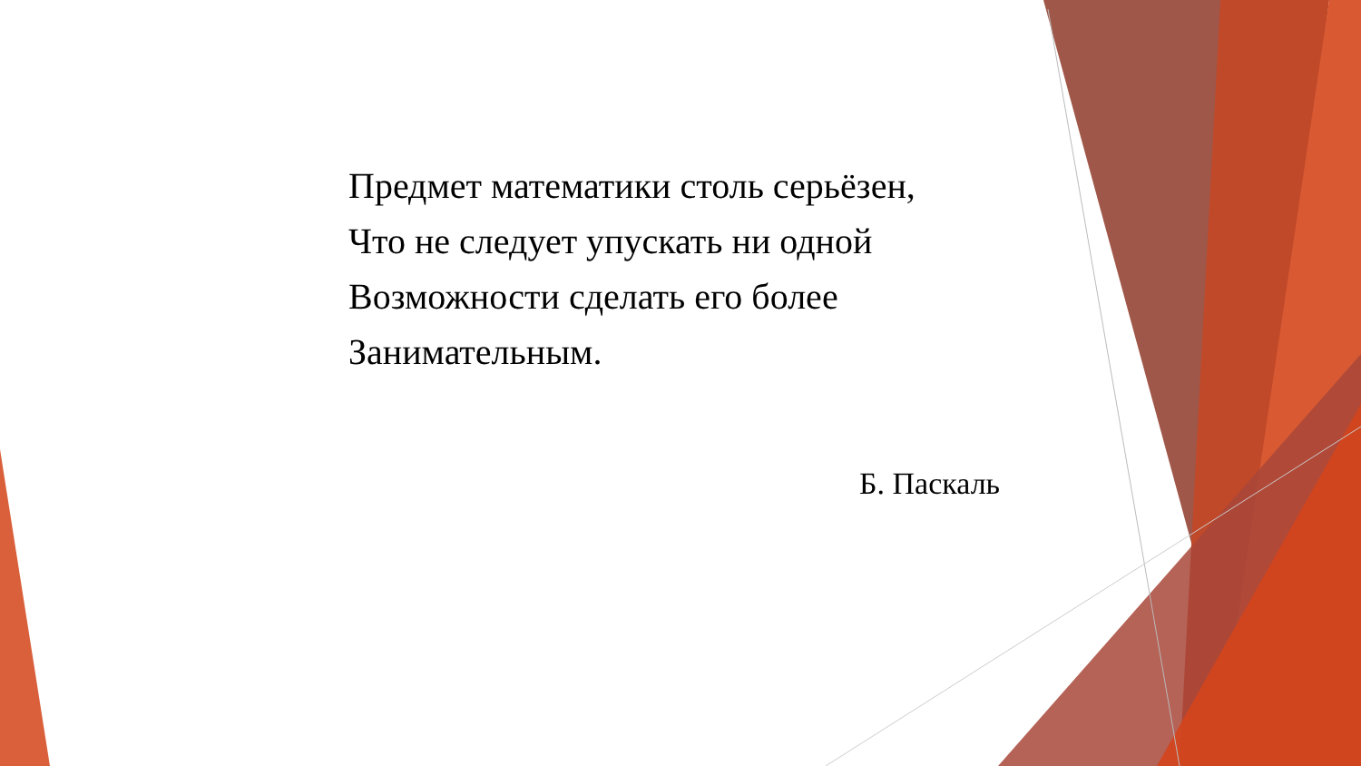Предмет математики столь серьёзен,
Что не следует упускать ни одной
Возможности сделать его более
Занимательным.
Б. Паскаль